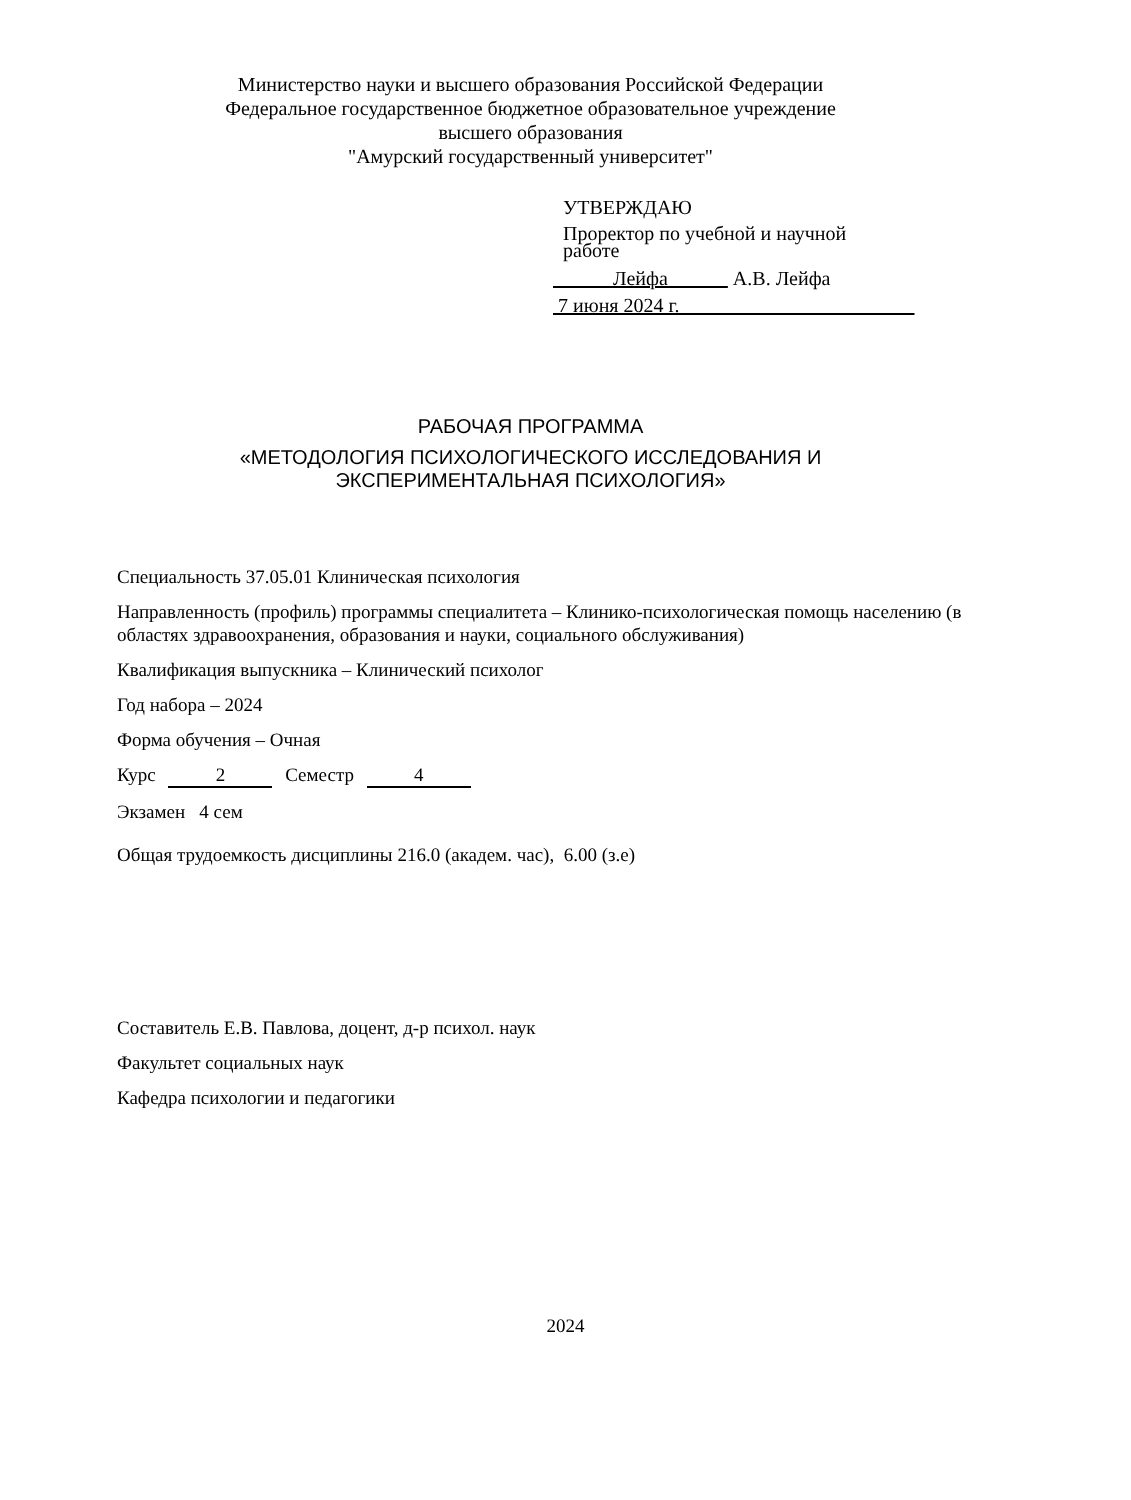Министерство науки и высшего образования Российской Федерации
Федеральное государственное бюджетное образовательное учреждение
высшего образования
"Амурский государственный университет"
УТВЕРЖДАЮ
Проректор по учебной и научной
работе
Лейфа А.В. Лейфа
7 июня 2024 г.
РАБОЧАЯ ПРОГРАММА
«МЕТОДОЛОГИЯ ПСИХОЛОГИЧЕСКОГО ИССЛЕДОВАНИЯ И
ЭКСПЕРИМЕНТАЛЬНАЯ ПСИХОЛОГИЯ»
Специальность 37.05.01 Клиническая психология
Направленность (профиль) программы специалитета – Клинико-психологическая помощь населению (в областях здравоохранения, образования и науки, социального обслуживания)
Квалификация выпускника – Клинический психолог
Год набора – 2024
Форма обучения – Очная
Курс 2 Семестр 4
Экзамен 4 сем
Общая трудоемкость дисциплины 216.0 (академ. час), 6.00 (з.е)
Составитель Е.В. Павлова, доцент, д-р психол. наук
Факультет социальных наук
Кафедра психологии и педагогики
2024